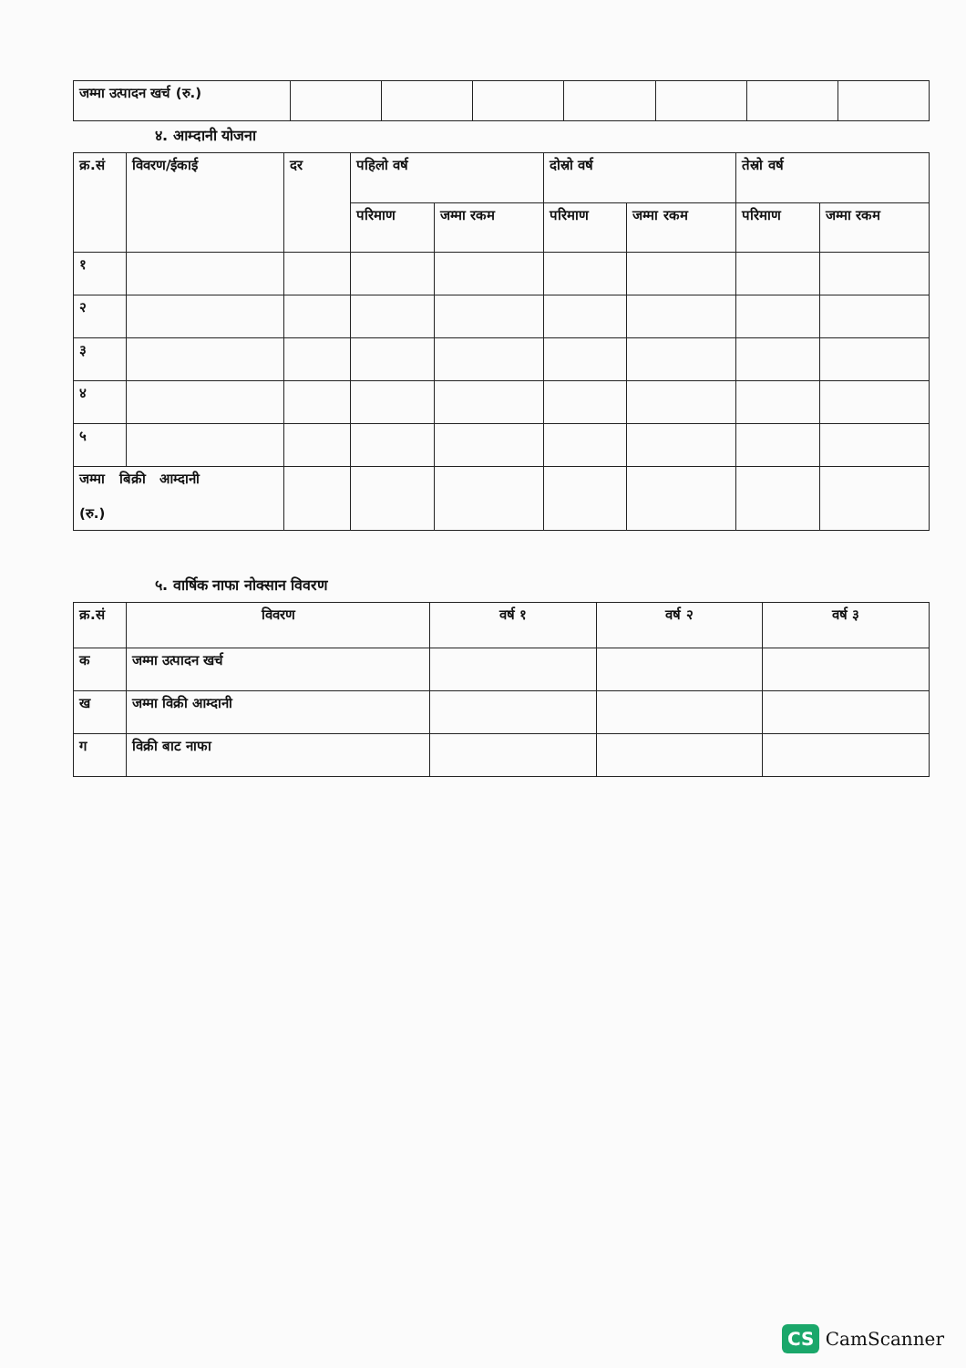| जम्मा उत्पादन खर्च (रु.) | | | | | | | |
४. आम्दानी योजना
| क्र.सं | विवरण/ईकाई | दर | पहिलो वर्ष | | दोस्रो वर्ष | | तेस्रो वर्ष | |
| --- | --- | --- | --- | --- | --- | --- | --- | --- |
| | | | परिमाण | जम्मा रकम | परिमाण | जम्मा रकम | परिमाण | जम्मा रकम |
| १ | | | | | | | | |
| २ | | | | | | | | |
| ३ | | | | | | | | |
| ४ | | | | | | | | |
| ५ | | | | | | | | |
| जम्मा बिक्री आम्दानी (रु.) | | | | | | | | |
५. वार्षिक नाफा नोक्सान विवरण
| क्र.सं | विवरण | वर्ष १ | वर्ष २ | वर्ष ३ |
| --- | --- | --- | --- | --- |
| क | जम्मा उत्पादन खर्च | | | |
| ख | जम्मा विक्री आम्दानी | | | |
| ग | विक्री बाट नाफा | | | |
CS CamScanner